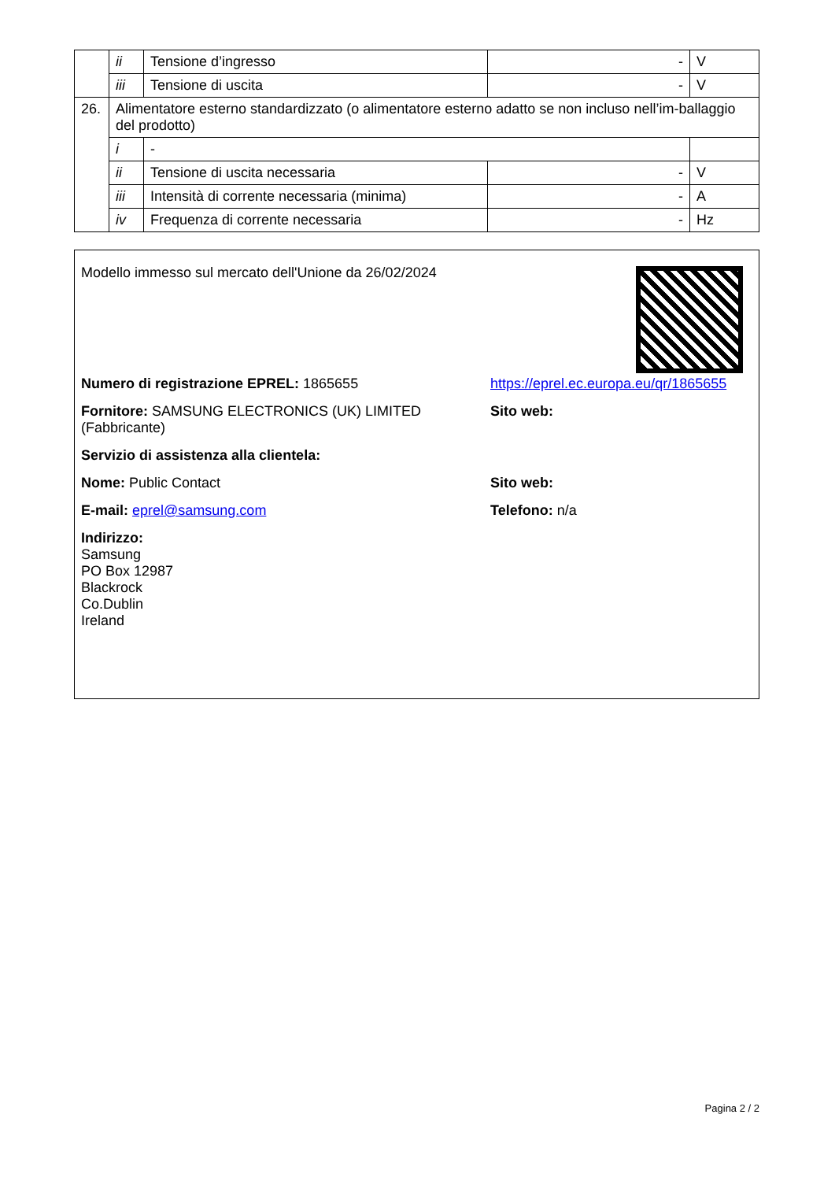| | ii | Tensione d’ingresso | - | V |
| | iii | Tensione di uscita | - | V |
| 26. | Alimentatore esterno standardizzato (o alimentatore esterno adatto se non incluso nell’im-ballaggio del prodotto) | | | |
| | i | - | | |
| | ii | Tensione di uscita necessaria | - | V |
| | iii | Intensità di corrente necessaria (minima) | - | A |
| | iv | Frequenza di corrente necessaria | - | Hz |
Modello immesso sul mercato dell'Unione da 26/02/2024
Numero di registrazione EPREL: 1865655 https://eprel.ec.europa.eu/qr/1865655
Fornitore: SAMSUNG ELECTRONICS (UK) LIMITED (Fabbricante)
Sito web:
Servizio di assistenza alla clientela:
Nome: Public Contact Sito web:
E-mail: eprel@samsung.com Telefono: n/a
Indirizzo:
Samsung
PO Box 12987
Blackrock
Co.Dublin
Ireland
Pagina 2 / 2